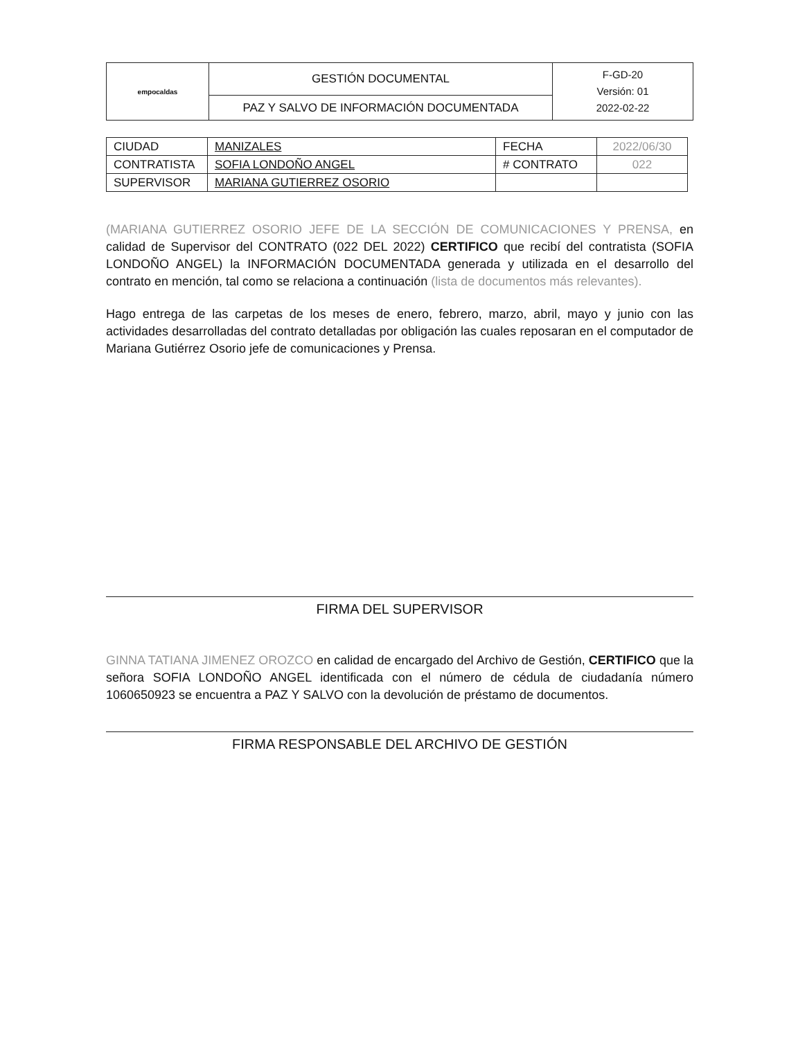| empocaldas | GESTIÓN DOCUMENTAL | F-GD-20 Versión: 01 2022-02-22 |
| | PAZ Y SALVO DE INFORMACIÓN DOCUMENTADA | |
| CIUDAD | MANIZALES | FECHA | 2022/06/30 |
| CONTRATISTA | SOFIA LONDOÑO ANGEL | # CONTRATO | 022 |
| SUPERVISOR | MARIANA GUTIERREZ OSORIO | | |
(MARIANA GUTIERREZ OSORIO JEFE DE LA SECCIÓN DE COMUNICACIONES Y PRENSA, en calidad de Supervisor del CONTRATO (022 DEL 2022) CERTIFICO que recibí del contratista (SOFIA LONDOÑO ANGEL) la INFORMACIÓN DOCUMENTADA generada y utilizada en el desarrollo del contrato en mención, tal como se relaciona a continuación (lista de documentos más relevantes).
Hago entrega de las carpetas de los meses de enero, febrero, marzo, abril, mayo y junio con las actividades desarrolladas del contrato detalladas por obligación las cuales reposaran en el computador de Mariana Gutiérrez Osorio jefe de comunicaciones y Prensa.
FIRMA DEL SUPERVISOR
GINNA TATIANA JIMENEZ OROZCO en calidad de encargado del Archivo de Gestión, CERTIFICO que la señora SOFIA LONDOÑO ANGEL identificada con el número de cédula de ciudadanía número 1060650923 se encuentra a PAZ Y SALVO con la devolución de préstamo de documentos.
FIRMA RESPONSABLE DEL ARCHIVO DE GESTIÓN